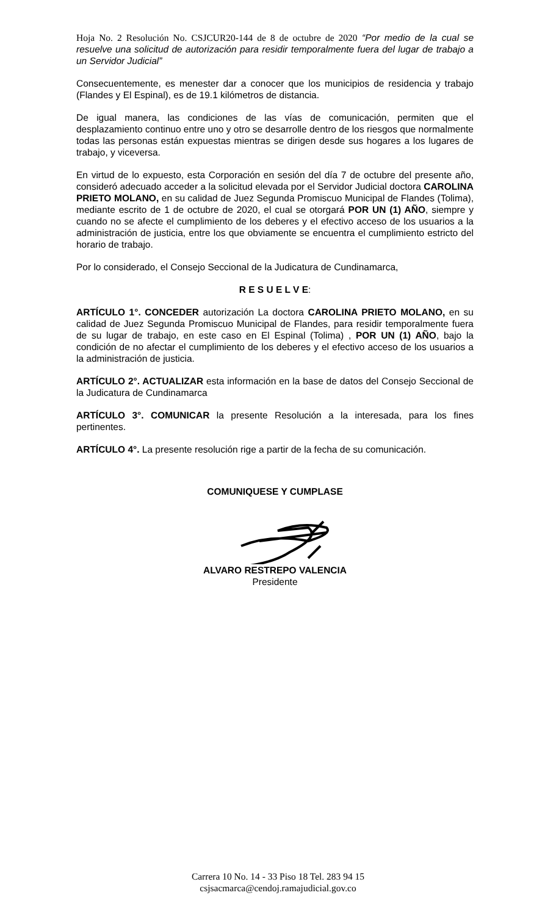Hoja No. 2 Resolución No. CSJCUR20-144 de 8 de octubre de 2020 “Por medio de la cual se resuelve una solicitud de autorización para residir temporalmente fuera del lugar de trabajo a un Servidor Judicial”
Consecuentemente, es menester dar a conocer que los municipios de residencia y trabajo (Flandes y El Espinal), es de 19.1 kilómetros de distancia.
De igual manera, las condiciones de las vías de comunicación, permiten que el desplazamiento continuo entre uno y otro se desarrolle dentro de los riesgos que normalmente todas las personas están expuestas mientras se dirigen desde sus hogares a los lugares de trabajo, y viceversa.
En virtud de lo expuesto, esta Corporación en sesión del día 7 de octubre del presente año, consideró adecuado acceder a la solicitud elevada por el Servidor Judicial doctora CAROLINA PRIETO MOLANO, en su calidad de Juez Segunda Promiscuo Municipal de Flandes (Tolima), mediante escrito de 1 de octubre de 2020, el cual se otorgará POR UN (1) AÑO, siempre y cuando no se afecte el cumplimiento de los deberes y el efectivo acceso de los usuarios a la administración de justicia, entre los que obviamente se encuentra el cumplimiento estricto del horario de trabajo.
Por lo considerado, el Consejo Seccional de la Judicatura de Cundinamarca,
R E S U E L V E:
ARTÍCULO 1°. CONCEDER autorización La doctora CAROLINA PRIETO MOLANO, en su calidad de Juez Segunda Promiscuo Municipal de Flandes, para residir temporalmente fuera de su lugar de trabajo, en este caso en El Espinal (Tolima) , POR UN (1) AÑO, bajo la condición de no afectar el cumplimiento de los deberes y el efectivo acceso de los usuarios a la administración de justicia.
ARTÍCULO 2°. ACTUALIZAR esta información en la base de datos del Consejo Seccional de la Judicatura de Cundinamarca
ARTÍCULO 3°. COMUNICAR la presente Resolución a la interesada, para los fines pertinentes.
ARTÍCULO 4°. La presente resolución rige a partir de la fecha de su comunicación.
COMUNIQUESE Y CUMPLASE
ALVARO RESTREPO VALENCIA
Presidente
Carrera 10 No. 14 - 33 Piso 18 Tel. 283 94 15
csjsacmarca@cendoj.ramajudicial.gov.co